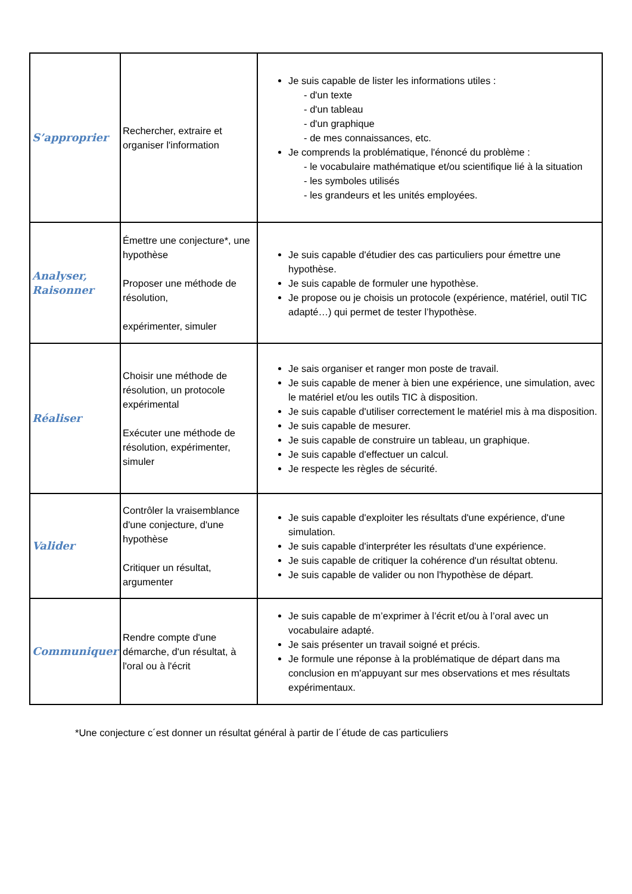| S’approprier | Rechercher, extraire et organiser l'information | Je suis capable de lister les informations utiles : - d'un texte - d'un tableau - d'un graphique - de mes connaissances, etc. Je comprends la problématique, l'énoncé du problème : - le vocabulaire mathématique et/ou scientifique lié à la situation - les symboles utilisés - les grandeurs et les unités employées. |
| Analyser, Raisonner | Émettre une conjecture*, une hypothèse Proposer une méthode de résolution, expérimenter, simuler | Je suis capable d'étudier des cas particuliers pour émettre une hypothèse. Je suis capable de formuler une hypothèse. Je propose ou je choisis un protocole (expérience, matériel, outil TIC adapté…) qui permet de tester l’hypothèse. |
| Réaliser | Choisir une méthode de résolution, un protocole expérimental Exécuter une méthode de résolution, expérimenter, simuler | Je sais organiser et ranger mon poste de travail. Je suis capable de mener à bien une expérience, une simulation, avec le matériel et/ou les outils TIC à disposition. Je suis capable d'utiliser correctement le matériel mis à ma disposition. Je suis capable de mesurer. Je suis capable de construire un tableau, un graphique. Je suis capable d'effectuer un calcul. Je respecte les règles de sécurité. |
| Valider | Contrôler la vraisemblance d'une conjecture, d'une hypothèse Critiquer un résultat, argumenter | Je suis capable d'exploiter les résultats d'une expérience, d'une simulation. Je suis capable d'interpréter les résultats d'une expérience. Je suis capable de critiquer la cohérence d'un résultat obtenu. Je suis capable de valider ou non l'hypothèse de départ. |
| Communiquer | Rendre compte d'une démarche, d'un résultat, à l'oral ou à l'écrit | Je suis capable de m’exprimer à l’écrit et/ou à l’oral avec un vocabulaire adapté. Je sais présenter un travail soigné et précis. Je formule une réponse à la problématique de départ dans ma conclusion en m'appuyant sur mes observations et mes résultats expérimentaux. |
*Une conjecture c´est donner un résultat général à partir de l´étude de cas particuliers